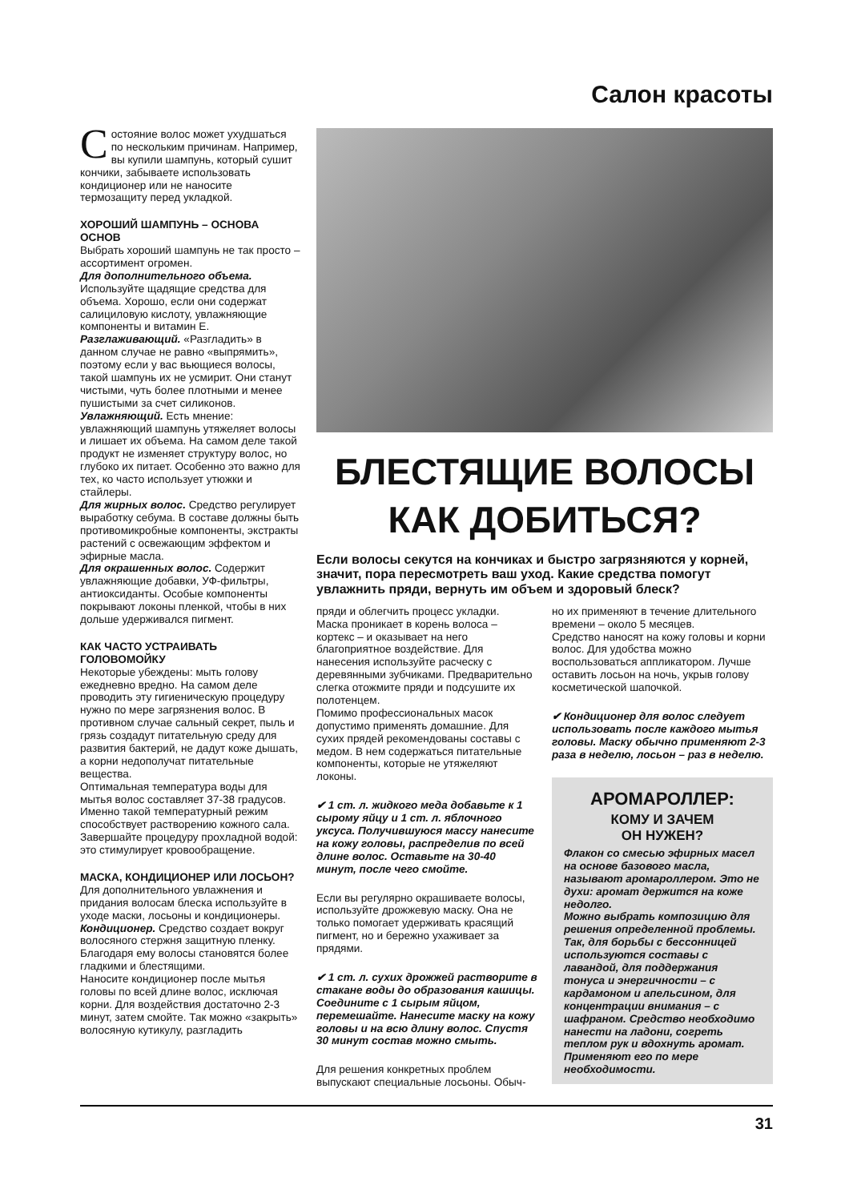Салон красоты
Состояние волос может ухудшаться по нескольким причинам. Например, вы купили шампунь, который сушит кончики, забываете использовать кондиционер или не наносите термозащиту перед укладкой.
ХОРОШИЙ ШАМПУНЬ – ОСНОВА ОСНОВ
Выбрать хороший шампунь не так просто – ассортимент огромен.
Для дополнительного объема. Используйте щадящие средства для объема. Хорошо, если они содержат салициловую кислоту, увлажняющие компоненты и витамин Е.
Разглаживающий. «Разгладить» в данном случае не равно «выпрямить», поэтому если у вас вьющиеся волосы, такой шампунь их не усмирит. Они станут чистыми, чуть более плотными и менее пушистыми за счет силиконов.
Увлажняющий. Есть мнение: увлажняющий шампунь утяжеляет волосы и лишает их объема. На самом деле такой продукт не изменяет структуру волос, но глубоко их питает. Особенно это важно для тех, ко часто использует утюжки и стайлеры.
Для жирных волос. Средство регулирует выработку себума. В составе должны быть противомикробные компоненты, экстракты растений с освежающим эффектом и эфирные масла.
Для окрашенных волос. Содержит увлажняющие добавки, УФ-фильтры, антиоксиданты. Особые компоненты покрывают локоны пленкой, чтобы в них дольше удерживался пигмент.
КАК ЧАСТО УСТРАИВАТЬ ГОЛОВОМОЙКУ
Некоторые убеждены: мыть голову ежедневно вредно. На самом деле проводить эту гигиеническую процедуру нужно по мере загрязнения волос. В противном случае сальный секрет, пыль и грязь создадут питательную среду для развития бактерий, не дадут коже дышать, а корни недополучат питательные вещества.
Оптимальная температура воды для мытья волос составляет 37-38 градусов. Именно такой температурный режим способствует растворению кожного сала. Завершайте процедуру прохладной водой: это стимулирует кровообращение.
МАСКА, КОНДИЦИОНЕР ИЛИ ЛОСЬОН?
Для дополнительного увлажнения и придания волосам блеска используйте в уходе маски, лосьоны и кондиционеры.
Кондиционер. Средство создает вокруг волосяного стержня защитную пленку. Благодаря ему волосы становятся более гладкими и блестящими.
Наносите кондиционер после мытья головы по всей длине волос, исключая корни. Для воздействия достаточно 2-3 минут, затем смойте. Так можно «закрыть» волосяную кутикулу, разгладить
БЛЕСТЯЩИЕ ВОЛОСЫ
КАК ДОБИТЬСЯ?
Если волосы секутся на кончиках и быстро загрязняются у корней, значит, пора пересмотреть ваш уход. Какие средства помогут увлажнить пряди, вернуть им объем и здоровый блеск?
пряди и облегчить процесс укладки.
Маска проникает в корень волоса – кортекс – и оказывает на него благоприятное воздействие. Для нанесения используйте расческу с деревянными зубчиками. Предварительно слегка отожмите пряди и подсушите их полотенцем.
Помимо профессиональных масок допустимо применять домашние. Для сухих прядей рекомендованы составы с медом. В нем содержаться питательные компоненты, которые не утяжеляют локоны.
✔ 1 ст. л. жидкого меда добавьте к 1 сырому яйцу и 1 ст. л. яблочного уксуса. Получившуюся массу нанесите на кожу головы, распределив по всей длине волос. Оставьте на 30-40 минут, после чего смойте.
Если вы регулярно окрашиваете волосы, используйте дрожжевую маску. Она не только помогает удерживать красящий пигмент, но и бережно ухаживает за прядями.
✔ 1 ст. л. сухих дрожжей растворите в стакане воды до образования кашицы. Соедините с 1 сырым яйцом, перемешайте. Нанесите маску на кожу головы и на всю длину волос. Спустя 30 минут состав можно смыть.
Для решения конкретных проблем выпускают специальные лосьоны. Обыч-
но их применяют в течение длительного времени – около 5 месяцев.
Средство наносят на кожу головы и корни волос. Для удобства можно воспользоваться аппликатором. Лучше оставить лосьон на ночь, укрыв голову косметической шапочкой.
✔ Кондиционер для волос следует использовать после каждого мытья головы. Маску обычно применяют 2-3 раза в неделю, лосьон – раз в неделю.
АРОМАРОЛЛЕР:
КОМУ И ЗАЧЕМ
ОН НУЖЕН?
Флакон со смесью эфирных масел на основе базового масла, называют аромароллером. Это не духи: аромат держится на коже недолго.
Можно выбрать композицию для решения определенной проблемы. Так, для борьбы с бессонницей используются составы с лавандой, для поддержания тонуса и энергичности – с кардамоном и апельсином, для концентрации внимания – с шафраном. Средство необходимо нанести на ладони, согреть теплом рук и вдохнуть аромат. Применяют его по мере необходимости.
31